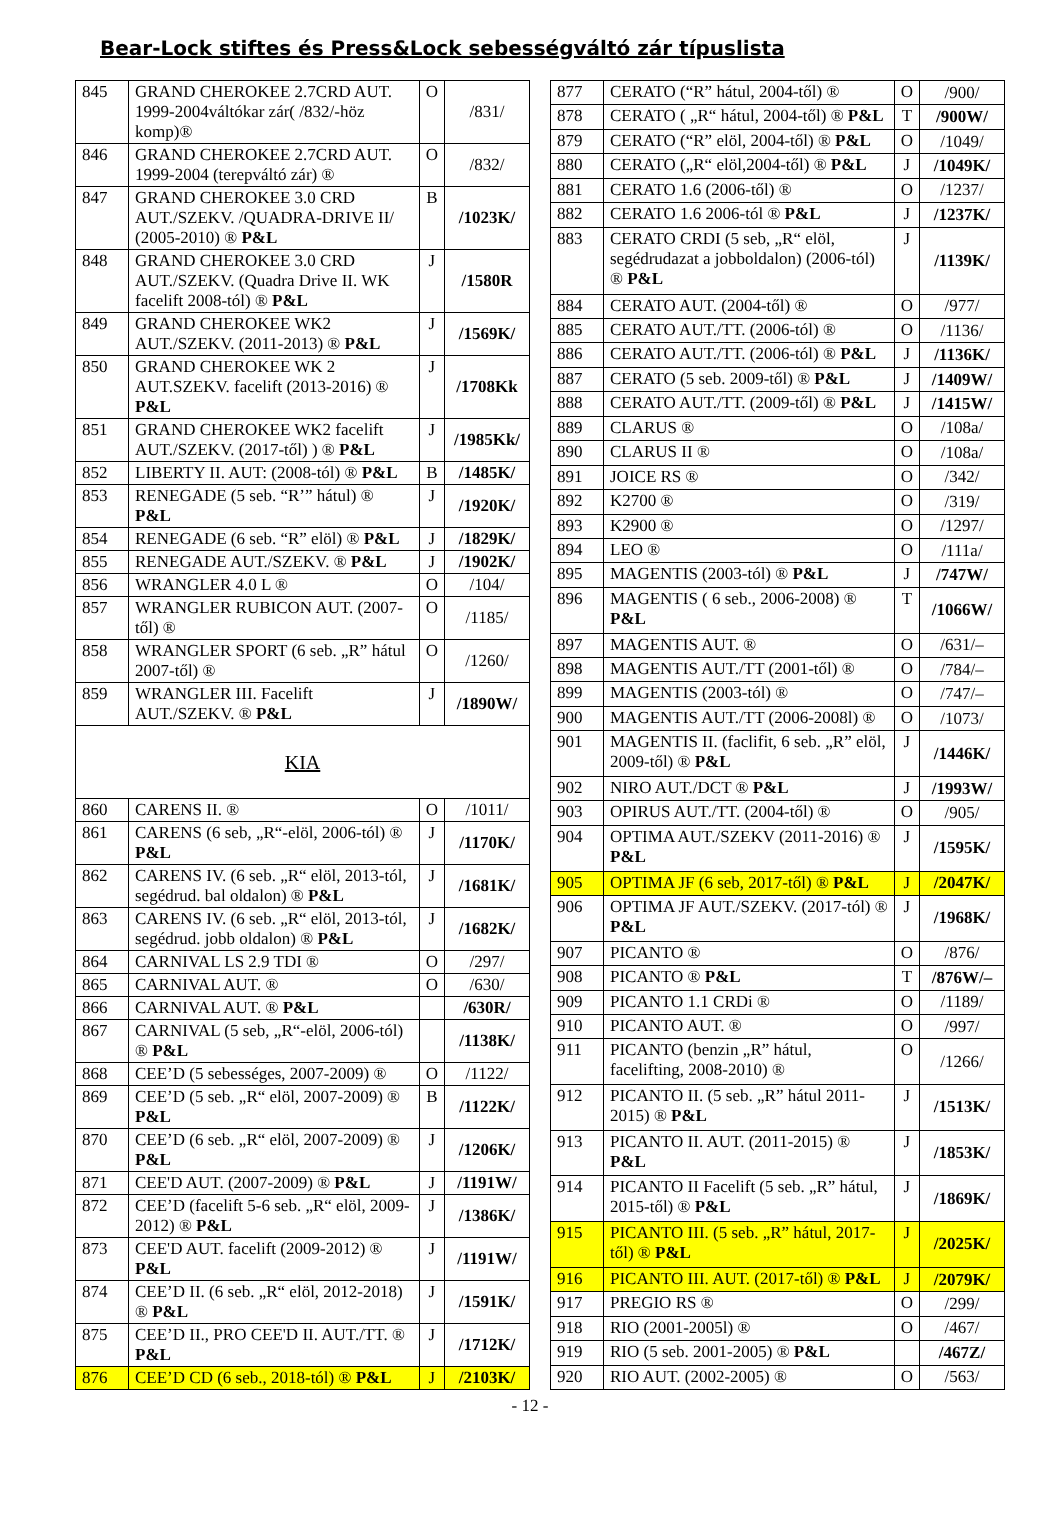Bear-Lock stiftes és Press&Lock sebességváltó zár típuslista
| 845 | GRAND CHEROKEE 2.7CRD AUT. 1999-2004váltókar zár( /832/-höz komp)® | O | /831/ |
| 846 | GRAND CHEROKEE 2.7CRD AUT. 1999-2004 (terepváltó zár) ® | O | /832/ |
| 847 | GRAND CHEROKEE 3.0 CRD AUT./SZEKV. /QUADRA-DRIVE II/ (2005-2010) ® P&L | B | /1023K/ |
| 848 | GRAND CHEROKEE 3.0 CRD AUT./SZEKV. (Quadra Drive II. WK facelift 2008-tól) ® P&L | J | /1580R |
| 849 | GRAND CHEROKEE WK2 AUT./SZEKV. (2011-2013) ® P&L | J | /1569K/ |
| 850 | GRAND CHEROKEE WK 2 AUT.SZEKV. facelift (2013-2016) ® P&L | J | /1708Kk |
| 851 | GRAND CHEROKEE WK2 facelift AUT./SZEKV. (2017-től) ) ® P&L | J | /1985Kk/ |
| 852 | LIBERTY II. AUT: (2008-tól) ® P&L | B | /1485K/ |
| 853 | RENEGADE (5 seb. “R’” hátul) ® P&L | J | /1920K/ |
| 854 | RENEGADE (6 seb. “R” elöl) ® P&L | J | /1829K/ |
| 855 | RENEGADE AUT./SZEKV. ® P&L | J | /1902K/ |
| 856 | WRANGLER 4.0 L ® | O | /104/ |
| 857 | WRANGLER RUBICON AUT. (2007-től) ® | O | /1185/ |
| 858 | WRANGLER SPORT (6 seb. „R” hátul 2007-től) ® | O | /1260/ |
| 859 | WRANGLER III. Facelift AUT./SZEKV. ® P&L | J | /1890W/ |
| KIA | | | |
| 860 | CARENS II. ® | O | /1011/ |
| 861 | CARENS (6 seb, „R“-elöl, 2006-tól) ® P&L | J | /1170K/ |
| 862 | CARENS IV. (6 seb. „R“ elöl, 2013-tól, segédrud. bal oldalon) ® P&L | J | /1681K/ |
| 863 | CARENS IV. (6 seb. „R“ elöl, 2013-tól, segédrud. jobb oldalon) ® P&L | J | /1682K/ |
| 864 | CARNIVAL LS 2.9 TDI ® | O | /297/ |
| 865 | CARNIVAL AUT. ® | O | /630/ |
| 866 | CARNIVAL AUT. ® P&L | | /630R/ |
| 867 | CARNIVAL (5 seb, „R“-elöl, 2006-tól) ® P&L | | /1138K/ |
| 868 | CEE’D (5 sebességes, 2007-2009) ® | O | /1122/ |
| 869 | CEE’D (5 seb. „R“ elöl, 2007-2009) ® P&L | B | /1122K/ |
| 870 | CEE’D (6 seb. „R“ elöl, 2007-2009) ® P&L | J | /1206K/ |
| 871 | CEE'D AUT. (2007-2009) ® P&L | J | /1191W/ |
| 872 | CEE’D (facelift 5-6 seb. „R“ elöl, 2009-2012) ® P&L | J | /1386K/ |
| 873 | CEE'D AUT. facelift (2009-2012) ® P&L | J | /1191W/ |
| 874 | CEE’D II. (6 seb. „R“ elöl, 2012-2018) ® P&L | J | /1591K/ |
| 875 | CEE’D II., PRO CEE'D II. AUT./TT. ® P&L | J | /1712K/ |
| 876 | CEE’D CD (6 seb., 2018-tól) ® P&L | J | /2103K/ |
| 877 | CERATO (“R” hátul, 2004-től) ® | O | /900/ |
| 878 | CERATO ( „R“ hátul, 2004-től) ® P&L | T | /900W/ |
| 879 | CERATO (“R” elöl, 2004-től) ® P&L | O | /1049/ |
| 880 | CERATO („R“ elöl,2004-től) ® P&L | J | /1049K/ |
| 881 | CERATO 1.6 (2006-től) ® | O | /1237/ |
| 882 | CERATO 1.6 2006-tól ® P&L | J | /1237K/ |
| 883 | CERATO CRDI (5 seb, „R“ elöl, segédrudazat a jobboldalon) (2006-tól) ® P&L | J | /1139K/ |
| 884 | CERATO AUT. (2004-től) ® | O | /977/ |
| 885 | CERATO AUT./TT. (2006-tól) ® | O | /1136/ |
| 886 | CERATO AUT./TT. (2006-tól) ® P&L | J | /1136K/ |
| 887 | CERATO (5 seb. 2009-től) ® P&L | J | /1409W/ |
| 888 | CERATO AUT./TT. (2009-től) ® P&L | J | /1415W/ |
| 889 | CLARUS ® | O | /108a/ |
| 890 | CLARUS II ® | O | /108a/ |
| 891 | JOICE RS ® | O | /342/ |
| 892 | K2700 ® | O | /319/ |
| 893 | K2900 ® | O | /1297/ |
| 894 | LEO ® | O | /111a/ |
| 895 | MAGENTIS (2003-tól) ® P&L | J | /747W/ |
| 896 | MAGENTIS ( 6 seb., 2006-2008) ® P&L | T | /1066W/ |
| 897 | MAGENTIS AUT. ® | O | /631/– |
| 898 | MAGENTIS AUT./TT (2001-től) ® | O | /784/– |
| 899 | MAGENTIS (2003-tól) ® | O | /747/– |
| 900 | MAGENTIS AUT./TT (2006-2008l) ® | O | /1073/ |
| 901 | MAGENTIS II. (faclifit, 6 seb. „R” elöl, 2009-től) ® P&L | J | /1446K/ |
| 902 | NIRO AUT./DCT ® P&L | J | /1993W/ |
| 903 | OPIRUS AUT./TT. (2004-től) ® | O | /905/ |
| 904 | OPTIMA AUT./SZEKV (2011-2016) ® P&L | J | /1595K/ |
| 905 | OPTIMA JF (6 seb, 2017-től) ® P&L | J | /2047K/ |
| 906 | OPTIMA JF AUT./SZEKV. (2017-tól) ® P&L | J | /1968K/ |
| 907 | PICANTO ® | O | /876/ |
| 908 | PICANTO ® P&L | T | /876W/– |
| 909 | PICANTO 1.1 CRDi ® | O | /1189/ |
| 910 | PICANTO AUT. ® | O | /997/ |
| 911 | PICANTO (benzin „R” hátul, facelifting, 2008-2010) ® | O | /1266/ |
| 912 | PICANTO II. (5 seb. „R” hátul 2011-2015) ® P&L | J | /1513K/ |
| 913 | PICANTO II. AUT. (2011-2015) ® P&L | J | /1853K/ |
| 914 | PICANTO II Facelift (5 seb. „R” hátul, 2015-től) ® P&L | J | /1869K/ |
| 915 | PICANTO III. (5 seb. „R” hátul, 2017-től) ® P&L | J | /2025K/ |
| 916 | PICANTO III. AUT. (2017-től) ® P&L | J | /2079K/ |
| 917 | PREGIO RS ® | O | /299/ |
| 918 | RIO (2001-2005l) ® | O | /467/ |
| 919 | RIO (5 seb. 2001-2005) ® P&L | | /467Z/ |
| 920 | RIO AUT. (2002-2005) ® | O | /563/ |
- 12 -